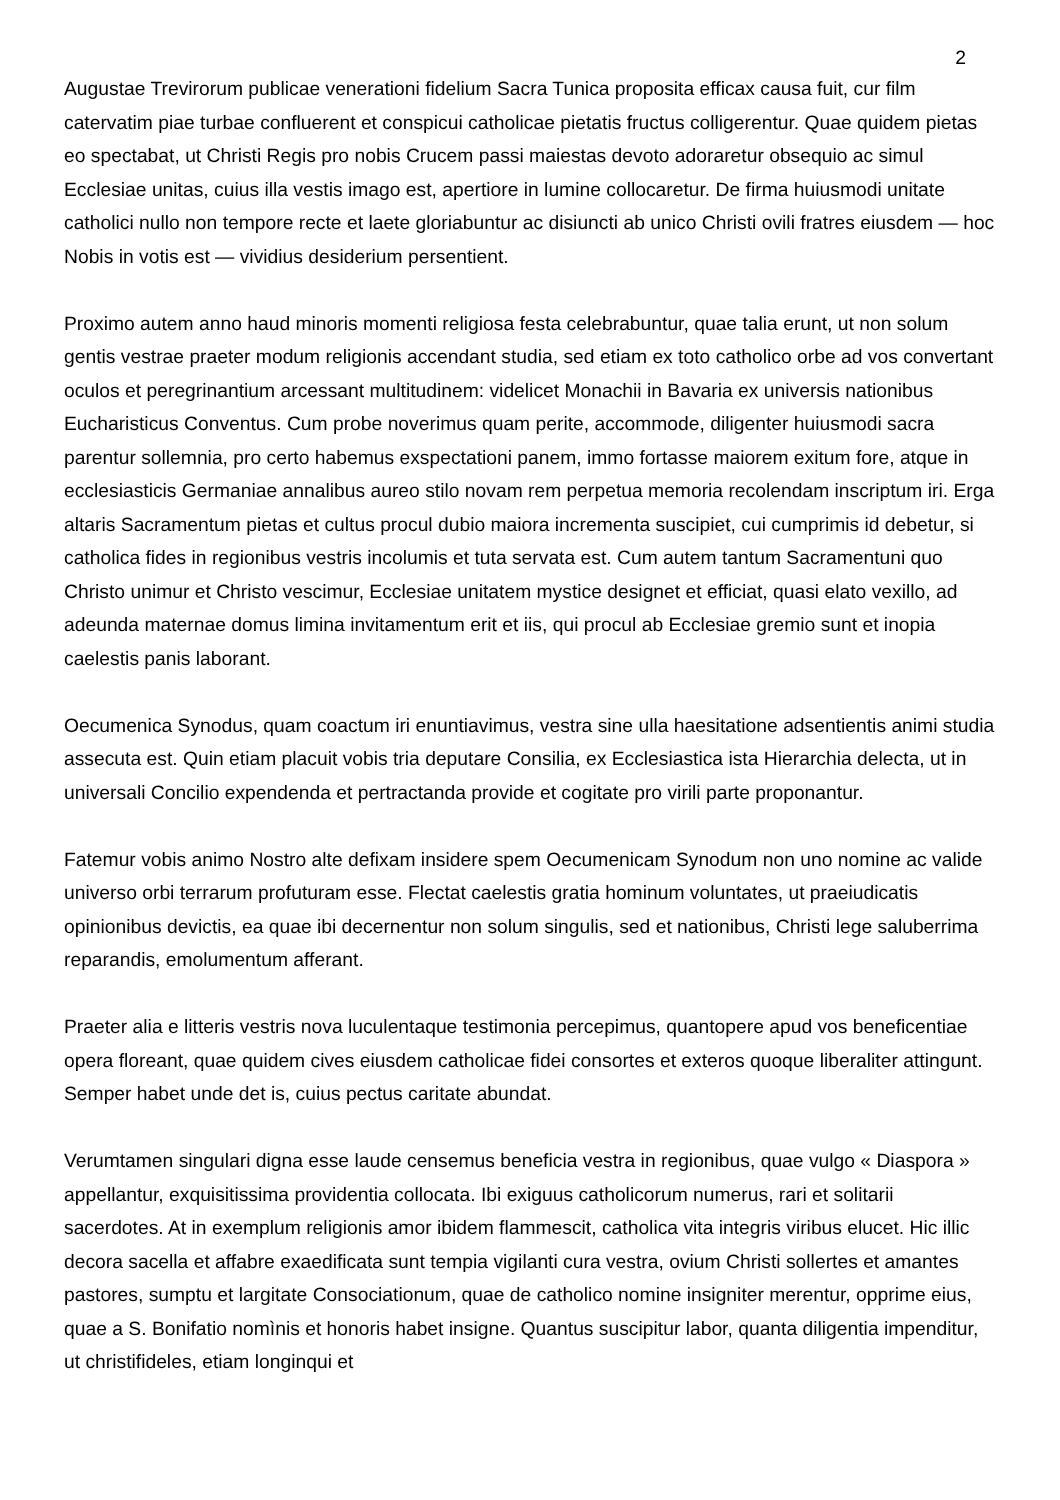2
Augustae Trevirorum publicae venerationi fidelium Sacra Tunica proposita efficax causa fuit, cur film catervatim piae turbae confluerent et conspicui catholicae pietatis fructus colligerentur. Quae quidem pietas eo spectabat, ut Christi Regis pro nobis Crucem passi maiestas devoto adoraretur obsequio ac simul Ecclesiae unitas, cuius illa vestis imago est, apertiore in lumine collocaretur. De firma huiusmodi unitate catholici nullo non tempore recte et laete gloriabuntur ac disiuncti ab unico Christi ovili fratres eiusdem — hoc Nobis in votis est — vividius desiderium persentient.
Proximo autem anno haud minoris momenti religiosa festa celebrabuntur, quae talia erunt, ut non solum gentis vestrae praeter modum religionis accendant studia, sed etiam ex toto catholico orbe ad vos convertant oculos et peregrinantium arcessant multitudinem: videlicet Monachii in Bavaria ex universis nationibus Eucharisticus Conventus. Cum probe noverimus quam perite, accommode, diligenter huiusmodi sacra parentur sollemnia, pro certo habemus exspectationi panem, immo fortasse maiorem exitum fore, atque in ecclesiasticis Germaniae annalibus aureo stilo novam rem perpetua memoria recolendam inscriptum iri. Erga altaris Sacramentum pietas et cultus procul dubio maiora incrementa suscipiet, cui cumprimis id debetur, si catholica fides in regionibus vestris incolumis et tuta servata est. Cum autem tantum Sacramentuni quo Christo unimur et Christo vescimur, Ecclesiae unitatem mystice designet et efficiat, quasi elato vexillo, ad adeunda maternae domus limina invitamentum erit et iis, qui procul ab Ecclesiae gremio sunt et inopia caelestis panis laborant.
Oecumenica Synodus, quam coactum iri enuntiavimus, vestra sine ulla haesitatione adsentientis animi studia assecuta est. Quin etiam placuit vobis tria deputare Consilia, ex Ecclesiastica ista Hierarchia delecta, ut in universali Concilio expendenda et pertractanda provide et cogitate pro virili parte proponantur.
Fatemur vobis animo Nostro alte defixam insidere spem Oecumenicam Synodum non uno nomine ac valide universo orbi terrarum profuturam esse. Flectat caelestis gratia hominum voluntates, ut praeiudicatis opinionibus devictis, ea quae ibi decernentur non solum singulis, sed et nationibus, Christi lege saluberrima reparandis, emolumentum afferant.
Praeter alia e litteris vestris nova luculentaque testimonia percepimus, quantopere apud vos beneficentiae opera floreant, quae quidem cives eiusdem catholicae fidei consortes et exteros quoque liberaliter attingunt. Semper habet unde det is, cuius pectus caritate abundat.
Verumtamen singulari digna esse laude censemus beneficia vestra in regionibus, quae vulgo « Diaspora » appellantur, exquisitissima providentia collocata. Ibi exiguus catholicorum numerus, rari et solitarii sacerdotes. At in exemplum religionis amor ibidem flammescit, catholica vita integris viribus elucet. Hic illic decora sacella et affabre exaedificata sunt tempia vigilanti cura vestra, ovium Christi sollertes et amantes pastores, sumptu et largitate Consociationum, quae de catholico nomine insigniter merentur, opprime eius, quae a S. Bonifatio nomìnis et honoris habet insigne. Quantus suscipitur labor, quanta diligentia impenditur, ut christifideles, etiam longinqui et